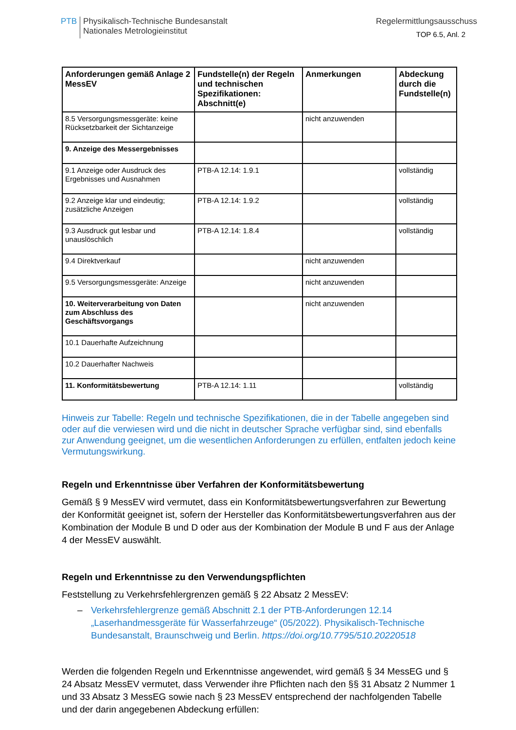PTB Physikalisch-Technische Bundesanstalt
Nationales Metrologieinstitut
Regelermittlungsausschuss
TOP 6.5, Anl. 2
| Anforderungen gemäß Anlage 2 MessEV | Fundstelle(n) der Regeln und technischen Spezifikationen: Abschnitt(e) | Anmerkungen | Abdeckung durch die Fundstelle(n) |
| --- | --- | --- | --- |
| 8.5 Versorgungsmessgeräte: keine Rücksetzbarkeit der Sichtanzeige | | nicht anzuwenden | |
| 9. Anzeige des Messergebnisses | | | |
| 9.1 Anzeige oder Ausdruck des Ergebnisses und Ausnahmen | PTB-A 12.14: 1.9.1 | | vollständig |
| 9.2 Anzeige klar und eindeutig; zusätzliche Anzeigen | PTB-A 12.14: 1.9.2 | | vollständig |
| 9.3 Ausdruck gut lesbar und unauslöschlich | PTB-A 12.14: 1.8.4 | | vollständig |
| 9.4 Direktverkauf | | nicht anzuwenden | |
| 9.5 Versorgungsmessgeräte: Anzeige | | nicht anzuwenden | |
| 10. Weiterverarbeitung von Daten zum Abschluss des Geschäftsvorgangs | | nicht anzuwenden | |
| 10.1 Dauerhafte Aufzeichnung | | | |
| 10.2 Dauerhafter Nachweis | | | |
| 11. Konformitätsbewertung | PTB-A 12.14: 1.11 | | vollständig |
Hinweis zur Tabelle: Regeln und technische Spezifikationen, die in der Tabelle angegeben sind oder auf die verwiesen wird und die nicht in deutscher Sprache verfügbar sind, sind ebenfalls zur Anwendung geeignet, um die wesentlichen Anforderungen zu erfüllen, entfalten jedoch keine Vermutungswirkung.
Regeln und Erkenntnisse über Verfahren der Konformitätsbewertung
Gemäß § 9 MessEV wird vermutet, dass ein Konformitätsbewertungsverfahren zur Bewertung der Konformität geeignet ist, sofern der Hersteller das Konformitätsbewertungsverfahren aus der Kombination der Module B und D oder aus der Kombination der Module B und F aus der Anlage 4 der MessEV auswählt.
Regeln und Erkenntnisse zu den Verwendungspflichten
Feststellung zu Verkehrsfehlergrenzen gemäß § 22 Absatz 2 MessEV:
– Verkehrsfehlergrenze gemäß Abschnitt 2.1 der PTB-Anforderungen 12.14 „Laserhandmessgeräte für Wasserfahrzeuge“ (05/2022). Physikalisch-Technische Bundesanstalt, Braunschweig und Berlin. https://doi.org/10.7795/510.20220518
Werden die folgenden Regeln und Erkenntnisse angewendet, wird gemäß § 34 MessEG und § 24 Absatz MessEV vermutet, dass Verwender ihre Pflichten nach den §§ 31 Absatz 2 Nummer 1 und 33 Absatz 3 MessEG sowie nach § 23 MessEV entsprechend der nachfolgenden Tabelle und der darin angegebenen Abdeckung erfüllen: